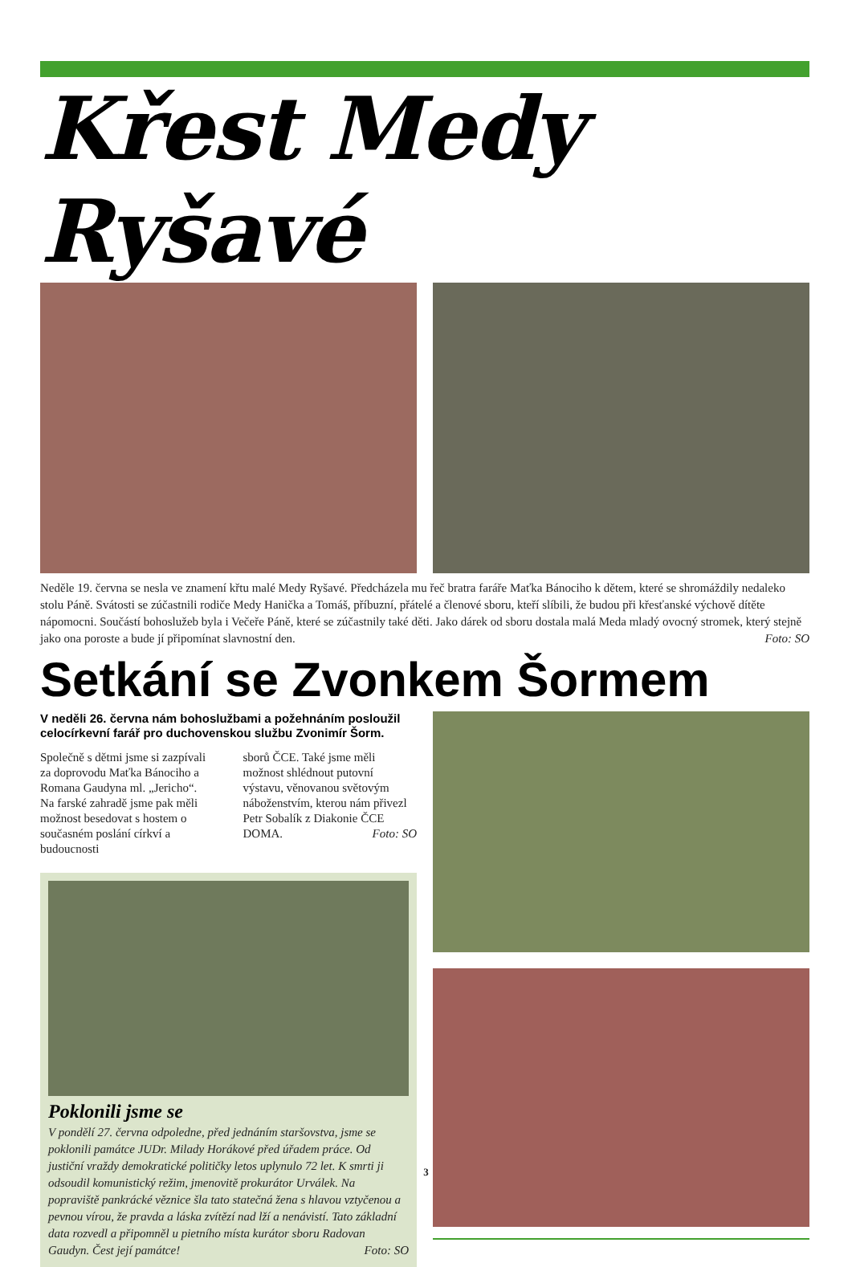Křest Medy Ryšavé
Neděle 19. června se nesla ve znamení křtu malé Medy Ryšavé. Předcházela mu řeč bratra faráře Maťka Bánociho k dětem, které se shromáždily nedaleko stolu Páně. Svátosti se zúčastnili rodiče Medy Hanička a Tomáš, příbuzní, přátelé a členové sboru, kteří slíbili, že budou při křesťanské výchově dítěte nápomocni. Součástí bohoslužeb byla i Večeře Páně, které se zúčastnily také děti. Jako dárek od sboru dostala malá Meda mladý ovocný stromek, který stejně jako ona poroste a bude jí připomínat slavnostní den. Foto: SO
Setkání se Zvonkem Šormem
V neděli 26. června nám bohoslužbami a požehnáním posloužil celocírkevní farář pro duchovenskou službu Zvonimír Šorm.
Společně s dětmi jsme si zazpívali za doprovodu Maťka Bánociho a Romana Gaudyna ml. „Jericho“. Na farské zahradě jsme pak měli možnost besedovat s hostem o současném poslání církví a budoucnosti
sborů ČCE. Také jsme měli možnost shlédnout putovní výstavu, věnovanou světovým náboženstvím, kterou nám přivezl Petr Sobalík z Diakonie ČCE DOMA. Foto: SO
Poklonili jsme se
V pondělí 27. června odpoledne, před jednáním staršovstva, jsme se poklonili památce JUDr. Milady Horákové před úřadem práce. Od justiční vraždy demokratické političky letos uplynulo 72 let. K smrti ji odsoudil komunistický režim, jmenovitě prokurátor Urválek. Na popraviště pankrácké věznice šla tato statečná žena s hlavou vztyčenou a pevnou vírou, že pravda a láska zvítězí nad lží a nenávistí. Tato základní data rozvedl a připomněl u pietního místa kurátor sboru Radovan Gaudyn. Čest její památce! Foto: SO
3